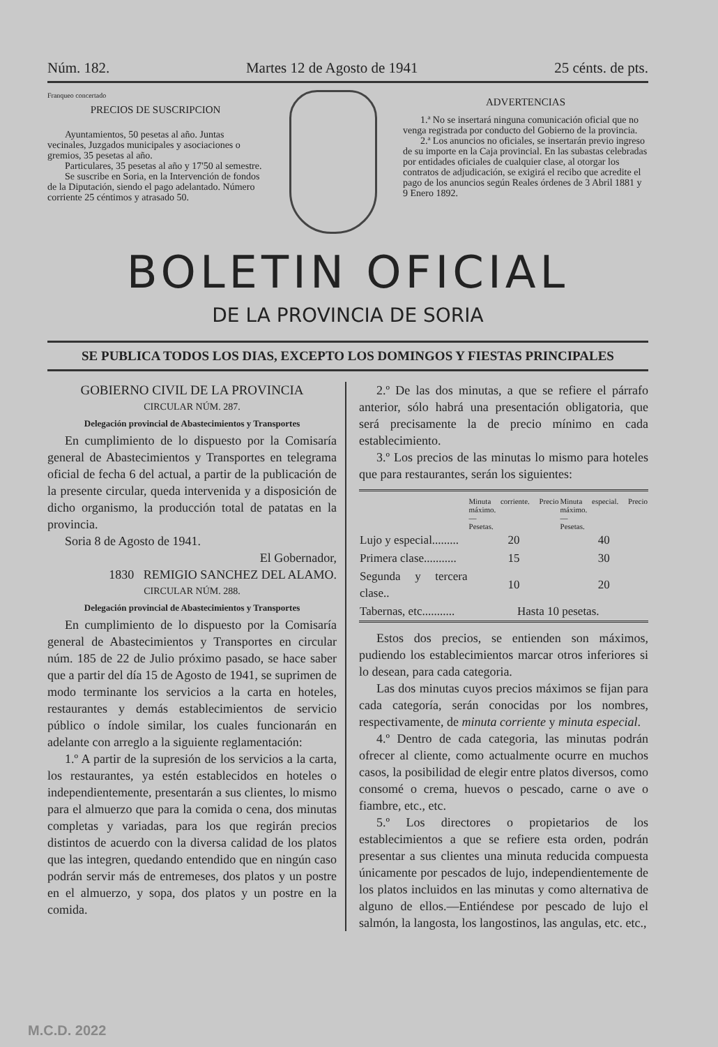Núm. 182. Martes 12 de Agosto de 1941 25 cénts. de pts.
Franqueo concertado
PRECIOS DE SUSCRIPCION
Ayuntamientos, 50 pesetas al año. Juntas vecinales, Juzgados municipales y asociaciones o gremios, 35 pesetas al año.
Particulares, 35 pesetas al año y 17'50 al semestre.
Se suscribe en Soria, en la Intervención de fondos de la Diputación, siendo el pago adelantado. Número corriente 25 céntimos y atrasado 50.
ADVERTENCIAS
1.ª No se insertará ninguna comunicación oficial que no venga registrada por conducto del Gobierno de la provincia.
2.ª Los anuncios no oficiales, se insertarán previo ingreso de su importe en la Caja provincial. En las subastas celebradas por entidades oficiales de cualquier clase, al otorgar los contratos de adjudicación, se exigirá el recibo que acredite el pago de los anuncios según Reales órdenes de 3 Abril 1881 y 9 Enero 1892.
BOLETIN OFICIAL
DE LA PROVINCIA DE SORIA
SE PUBLICA TODOS LOS DIAS, EXCEPTO LOS DOMINGOS Y FIESTAS PRINCIPALES
GOBIERNO CIVIL DE LA PROVINCIA
CIRCULAR NÚM. 287.
Delegación provincial de Abastecimientos y Transportes
En cumplimiento de lo dispuesto por la Comisaría general de Abastecimientos y Transportes en telegrama oficial de fecha 6 del actual, a partir de la publicación de la presente circular, queda intervenida y a disposición de dicho organismo, la producción total de patatas en la provincia.
Soria 8 de Agosto de 1941.
El Gobernador,
1830 REMIGIO SANCHEZ DEL ALAMO.
CIRCULAR NÚM. 288.
Delegación provincial de Abastecimientos y Transportes
En cumplimiento de lo dispuesto por la Comisaría general de Abastecimientos y Transportes en circular núm. 185 de 22 de Julio próximo pasado, se hace saber que a partir del día 15 de Agosto de 1941, se suprimen de modo terminante los servicios a la carta en hoteles, restaurantes y demás establecimientos de servicio público o índole similar, los cuales funcionarán en adelante con arreglo a la siguiente reglamentación:
1.º A partir de la supresión de los servicios a la carta, los restaurantes, ya estén establecidos en hoteles o independientemente, presentarán a sus clientes, lo mismo para el almuerzo que para la comida o cena, dos minutas completas y variadas, para los que regirán precios distintos de acuerdo con la diversa calidad de los platos que las integren, quedando entendido que en ningún caso podrán servir más de entremeses, dos platos y un postre en el almuerzo, y sopa, dos platos y un postre en la comida.
2.º De las dos minutas, a que se refiere el párrafo anterior, sólo habrá una presentación obligatoria, que será precisamente la de precio mínimo en cada establecimiento.
3.º Los precios de las minutas lo mismo para hoteles que para restaurantes, serán los siguientes:
| | Minuta corriente. Precio máximo. — Pesetas. | Minuta especial. Precio máximo. — Pesetas. |
| --- | --- | --- |
| Lujo y especial......... | 20 | 40 |
| Primera clase........... | 15 | 30 |
| Segunda y tercera clase.. | 10 | 20 |
| Tabernas, etc........... | Hasta 10 pesetas. | |
Estos dos precios, se entienden son máximos, pudiendo los establecimientos marcar otros inferiores si lo desean, para cada categoria.
Las dos minutas cuyos precios máximos se fijan para cada categoría, serán conocidas por los nombres, respectivamente, de minuta corriente y minuta especial.
4.º Dentro de cada categoria, las minutas podrán ofrecer al cliente, como actualmente ocurre en muchos casos, la posibilidad de elegir entre platos diversos, como consomé o crema, huevos o pescado, carne o ave o fiambre, etc., etc.
5.º Los directores o propietarios de los establecimientos a que se refiere esta orden, podrán presentar a sus clientes una minuta reducida compuesta únicamente por pescados de lujo, independientemente de los platos incluidos en las minutas y como alternativa de alguno de ellos.—Entiéndese por pescado de lujo el salmón, la langosta, los langostinos, las angulas, etc. etc.,
M.C.D. 2022